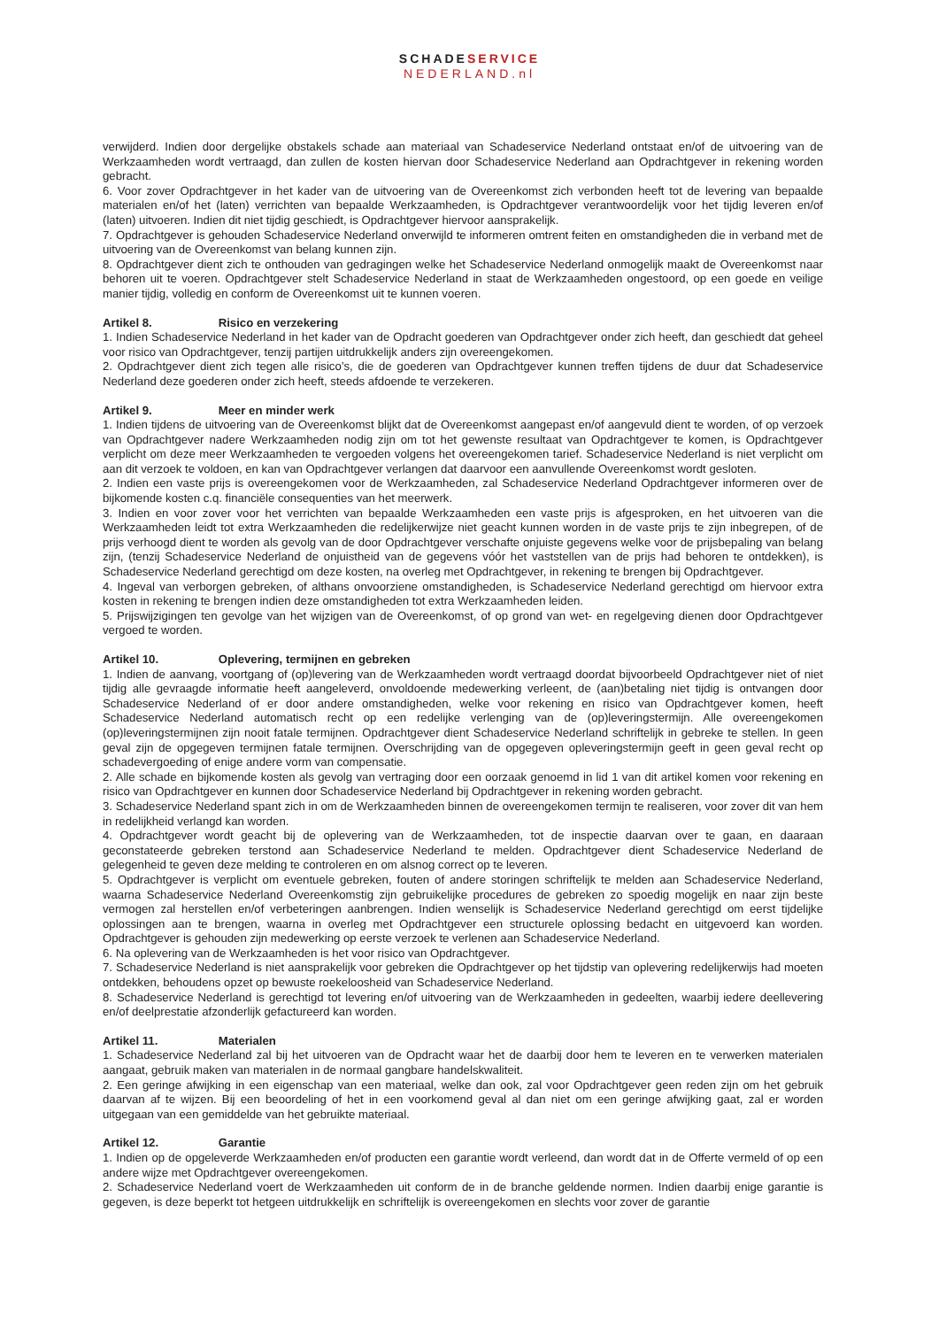SCHADE SERVICE
NEDERLAND.nl
verwijderd. Indien door dergelijke obstakels schade aan materiaal van Schadeservice Nederland ontstaat en/of de uitvoering van de Werkzaamheden wordt vertraagd, dan zullen de kosten hiervan door Schadeservice Nederland aan Opdrachtgever in rekening worden gebracht.
6. Voor zover Opdrachtgever in het kader van de uitvoering van de Overeenkomst zich verbonden heeft tot de levering van bepaalde materialen en/of het (laten) verrichten van bepaalde Werkzaamheden, is Opdrachtgever verantwoordelijk voor het tijdig leveren en/of (laten) uitvoeren. Indien dit niet tijdig geschiedt, is Opdrachtgever hiervoor aansprakelijk.
7. Opdrachtgever is gehouden Schadeservice Nederland onverwijld te informeren omtrent feiten en omstandigheden die in verband met de uitvoering van de Overeenkomst van belang kunnen zijn.
8. Opdrachtgever dient zich te onthouden van gedragingen welke het Schadeservice Nederland onmogelijk maakt de Overeenkomst naar behoren uit te voeren. Opdrachtgever stelt Schadeservice Nederland in staat de Werkzaamheden ongestoord, op een goede en veilige manier tijdig, volledig en conform de Overeenkomst uit te kunnen voeren.
Artikel 8. Risico en verzekering
1. Indien Schadeservice Nederland in het kader van de Opdracht goederen van Opdrachtgever onder zich heeft, dan geschiedt dat geheel voor risico van Opdrachtgever, tenzij partijen uitdrukkelijk anders zijn overeengekomen.
2. Opdrachtgever dient zich tegen alle risico’s, die de goederen van Opdrachtgever kunnen treffen tijdens de duur dat Schadeservice Nederland deze goederen onder zich heeft, steeds afdoende te verzekeren.
Artikel 9. Meer en minder werk
1. Indien tijdens de uitvoering van de Overeenkomst blijkt dat de Overeenkomst aangepast en/of aangevuld dient te worden, of op verzoek van Opdrachtgever nadere Werkzaamheden nodig zijn om tot het gewenste resultaat van Opdrachtgever te komen, is Opdrachtgever verplicht om deze meer Werkzaamheden te vergoeden volgens het overeengekomen tarief. Schadeservice Nederland is niet verplicht om aan dit verzoek te voldoen, en kan van Opdrachtgever verlangen dat daarvoor een aanvullende Overeenkomst wordt gesloten.
2. Indien een vaste prijs is overeengekomen voor de Werkzaamheden, zal Schadeservice Nederland Opdrachtgever informeren over de bijkomende kosten c.q. financiële consequenties van het meerwerk.
3. Indien en voor zover voor het verrichten van bepaalde Werkzaamheden een vaste prijs is afgesproken, en het uitvoeren van die Werkzaamheden leidt tot extra Werkzaamheden die redelijkerwijze niet geacht kunnen worden in de vaste prijs te zijn inbegrepen, of de prijs verhoogd dient te worden als gevolg van de door Opdrachtgever verschafte onjuiste gegevens welke voor de prijsbepaling van belang zijn, (tenzij Schadeservice Nederland de onjuistheid van de gegevens vóór het vaststellen van de prijs had behoren te ontdekken), is Schadeservice Nederland gerechtigd om deze kosten, na overleg met Opdrachtgever, in rekening te brengen bij Opdrachtgever.
4. Ingeval van verborgen gebreken, of althans onvoorziene omstandigheden, is Schadeservice Nederland gerechtigd om hiervoor extra kosten in rekening te brengen indien deze omstandigheden tot extra Werkzaamheden leiden.
5. Prijswijzigingen ten gevolge van het wijzigen van de Overeenkomst, of op grond van wet- en regelgeving dienen door Opdrachtgever vergoed te worden.
Artikel 10. Oplevering, termijnen en gebreken
1. Indien de aanvang, voortgang of (op)levering van de Werkzaamheden wordt vertraagd doordat bijvoorbeeld Opdrachtgever niet of niet tijdig alle gevraagde informatie heeft aangeleverd, onvoldoende medewerking verleent, de (aan)betaling niet tijdig is ontvangen door Schadeservice Nederland of er door andere omstandigheden, welke voor rekening en risico van Opdrachtgever komen, heeft Schadeservice Nederland automatisch recht op een redelijke verlenging van de (op)leveringstermijn. Alle overeengekomen (op)leveringstermijnen zijn nooit fatale termijnen. Opdrachtgever dient Schadeservice Nederland schriftelijk in gebreke te stellen. In geen geval zijn de opgegeven termijnen fatale termijnen. Overschrijding van de opgegeven opleveringstermijn geeft in geen geval recht op schadevergoeding of enige andere vorm van compensatie.
2. Alle schade en bijkomende kosten als gevolg van vertraging door een oorzaak genoemd in lid 1 van dit artikel komen voor rekening en risico van Opdrachtgever en kunnen door Schadeservice Nederland bij Opdrachtgever in rekening worden gebracht.
3. Schadeservice Nederland spant zich in om de Werkzaamheden binnen de overeengekomen termijn te realiseren, voor zover dit van hem in redelijkheid verlangd kan worden.
4. Opdrachtgever wordt geacht bij de oplevering van de Werkzaamheden, tot de inspectie daarvan over te gaan, en daaraan geconstateerde gebreken terstond aan Schadeservice Nederland te melden. Opdrachtgever dient Schadeservice Nederland de gelegenheid te geven deze melding te controleren en om alsnog correct op te leveren.
5. Opdrachtgever is verplicht om eventuele gebreken, fouten of andere storingen schriftelijk te melden aan Schadeservice Nederland, waarna Schadeservice Nederland Overeenkomstig zijn gebruikelijke procedures de gebreken zo spoedig mogelijk en naar zijn beste vermogen zal herstellen en/of verbeteringen aanbrengen. Indien wenselijk is Schadeservice Nederland gerechtigd om eerst tijdelijke oplossingen aan te brengen, waarna in overleg met Opdrachtgever een structurele oplossing bedacht en uitgevoerd kan worden. Opdrachtgever is gehouden zijn medewerking op eerste verzoek te verlenen aan Schadeservice Nederland.
6. Na oplevering van de Werkzaamheden is het voor risico van Opdrachtgever.
7. Schadeservice Nederland is niet aansprakelijk voor gebreken die Opdrachtgever op het tijdstip van oplevering redelijkerwijs had moeten ontdekken, behoudens opzet op bewuste roekeloosheid van Schadeservice Nederland.
8. Schadeservice Nederland is gerechtigd tot levering en/of uitvoering van de Werkzaamheden in gedeelten, waarbij iedere deellevering en/of deelprestatie afzonderlijk gefactureerd kan worden.
Artikel 11. Materialen
1. Schadeservice Nederland zal bij het uitvoeren van de Opdracht waar het de daarbij door hem te leveren en te verwerken materialen aangaat, gebruik maken van materialen in de normaal gangbare handelskwaliteit.
2. Een geringe afwijking in een eigenschap van een materiaal, welke dan ook, zal voor Opdrachtgever geen reden zijn om het gebruik daarvan af te wijzen. Bij een beoordeling of het in een voorkomend geval al dan niet om een geringe afwijking gaat, zal er worden uitgegaan van een gemiddelde van het gebruikte materiaal.
Artikel 12. Garantie
1. Indien op de opgeleverde Werkzaamheden en/of producten een garantie wordt verleend, dan wordt dat in de Offerte vermeld of op een andere wijze met Opdrachtgever overeengekomen.
2. Schadeservice Nederland voert de Werkzaamheden uit conform de in de branche geldende normen. Indien daarbij enige garantie is gegeven, is deze beperkt tot hetgeen uitdrukkelijk en schriftelijk is overeengekomen en slechts voor zover de garantie